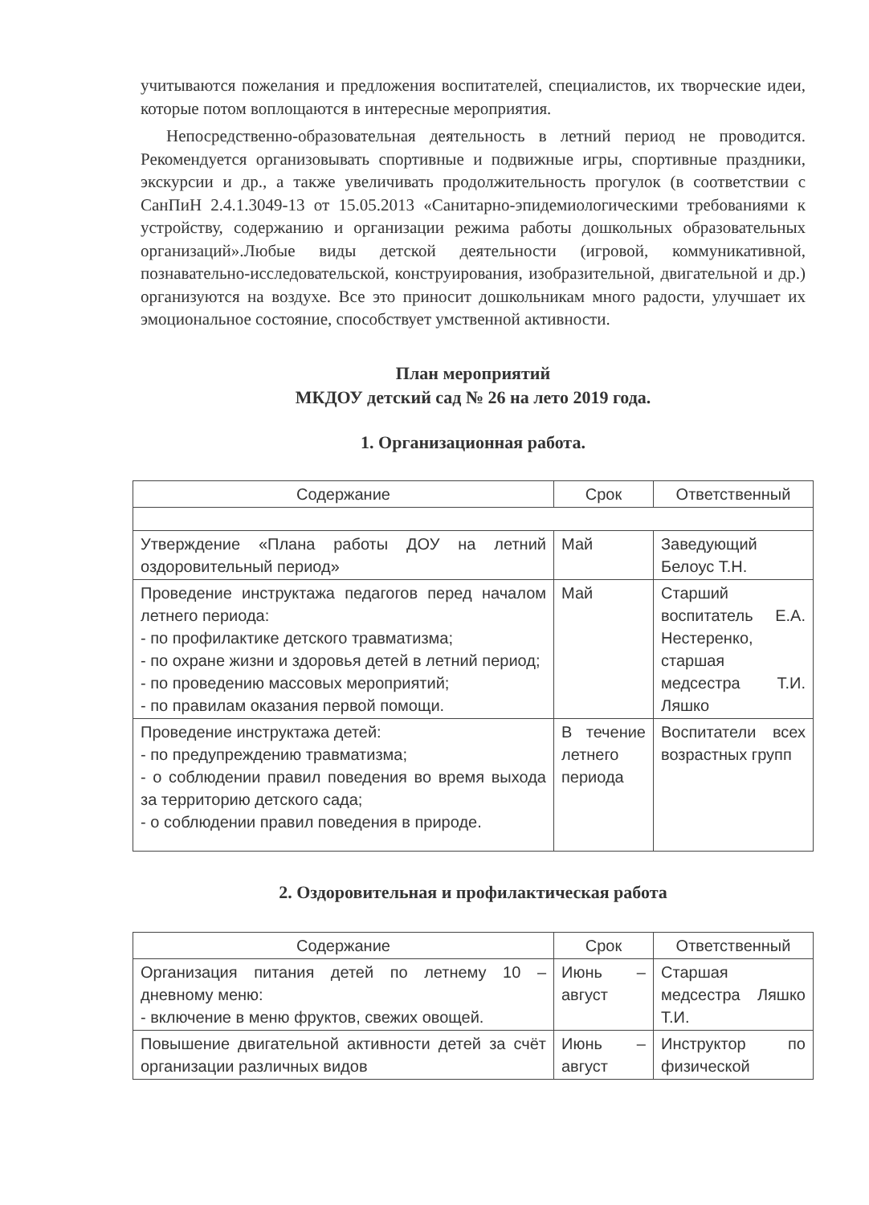учитываются пожелания и предложения воспитателей, специалистов, их творческие идеи, которые потом воплощаются в интересные мероприятия.
Непосредственно-образовательная деятельность в летний период не проводится. Рекомендуется организовывать спортивные и подвижные игры, спортивные праздники, экскурсии и др., а также увеличивать продолжительность прогулок (в соответствии с СанПиН 2.4.1.3049-13 от 15.05.2013 «Санитарно-эпидемиологическими требованиями к устройству, содержанию и организации режима работы дошкольных образовательных организаций».Любые виды детской деятельности (игровой, коммуникативной, познавательно-исследовательской, конструирования, изобразительной, двигательной и др.) организуются на воздухе. Все это приносит дошкольникам много радости, улучшает их эмоциональное состояние, способствует умственной активности.
План мероприятий
МКДОУ детский сад № 26 на лето 2019 года.
1. Организационная работа.
| Содержание | Срок | Ответственный |
| --- | --- | --- |
| Утверждение «Плана работы ДОУ на летний оздоровительный период» | Май | Заведующий Белоус Т.Н. |
| Проведение инструктажа педагогов перед началом летнего периода: - по профилактике детского травматизма; - по охране жизни и здоровья детей в летний период; - по проведению массовых мероприятий; - по правилам оказания первой помощи. | Май | Старший воспитатель Е.А. Нестеренко, старшая медсестра Т.И. Ляшко |
| Проведение инструктажа детей: - по предупреждению травматизма; - о соблюдении правил поведения во время выхода за территорию детского сада; - о соблюдении правил поведения в природе. | В течение летнего периода | Воспитатели всех возрастных групп |
2. Оздоровительная и профилактическая работа
| Содержание | Срок | Ответственный |
| --- | --- | --- |
| Организация питания детей по летнему 10 – дневному меню: - включение в меню фруктов, свежих овощей. | Июнь – август | Старшая медсестра Ляшко Т.И. |
| Повышение двигательной активности детей за счёт организации различных видов | Июнь – август | Инструктор по физической |